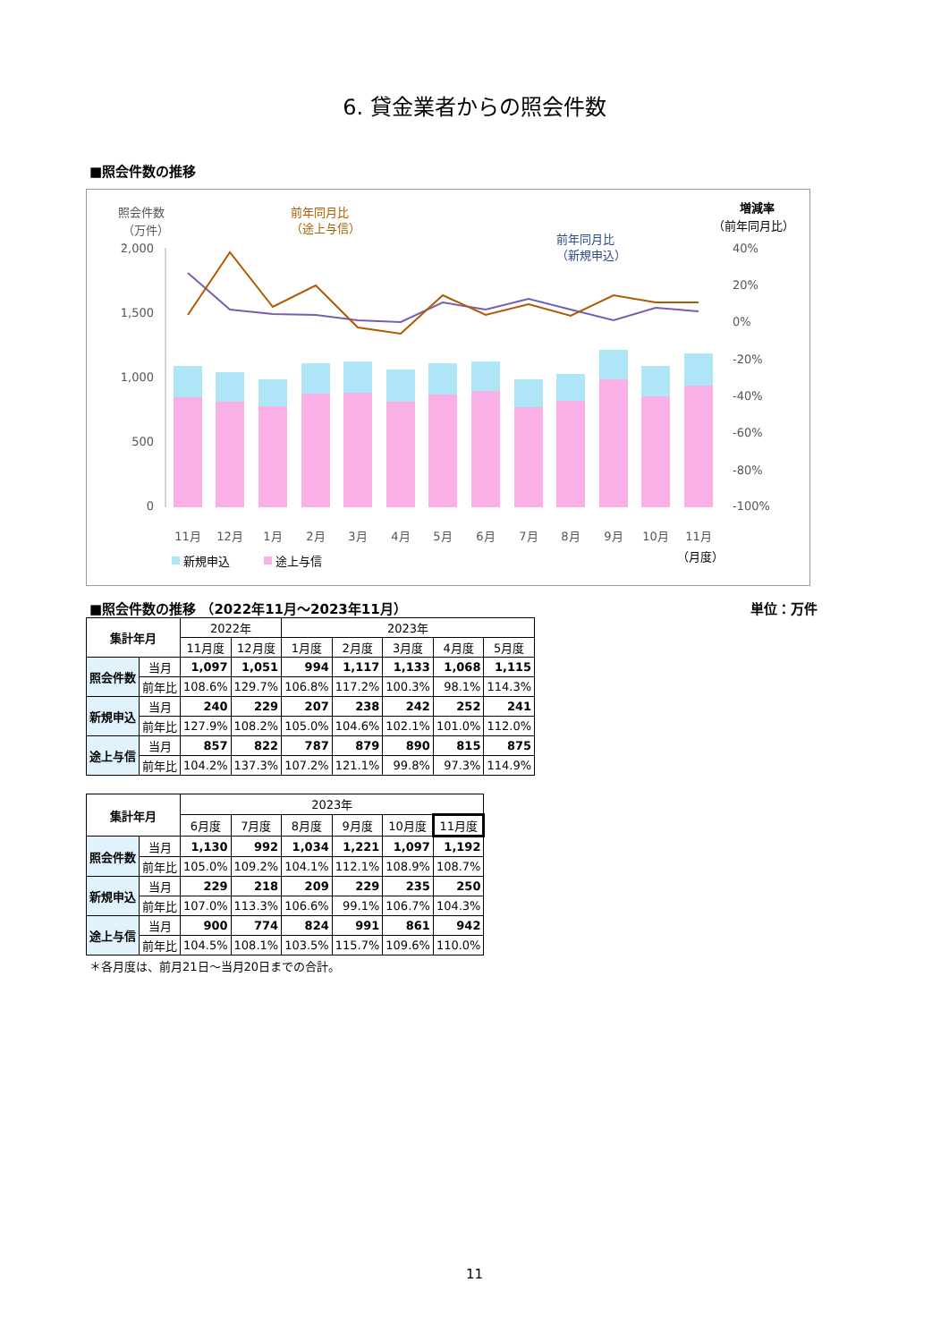6. 貸金業者からの照会件数
■照会件数の推移
照会件数
（万件）
増減率
（前年同月比）
前年同月比
（途上与信）
前年同月比
（新規申込）
2,000
1,500
1,000
500
0
40%
20%
0%
-20%
-40%
-60%
-80%
-100%
11月
12月
1月
2月
3月
4月
5月
6月
7月
8月
9月
10月
11月
新規申込
途上与信
（月度）
■照会件数の推移 （2022年11月～2023年11月） 単位：万件
| 集計年月 | | 2022年 | | 2023年 | | | | |
| --- | --- | --- | --- | --- | --- | --- | --- | --- |
| | | 11月度 | 12月度 | 1月度 | 2月度 | 3月度 | 4月度 | 5月度 |
| 照会件数 | 当月 | 1,097 | 1,051 | 994 | 1,117 | 1,133 | 1,068 | 1,115 |
| | 前年比 | 108.6% | 129.7% | 106.8% | 117.2% | 100.3% | 98.1% | 114.3% |
| 新規申込 | 当月 | 240 | 229 | 207 | 238 | 242 | 252 | 241 |
| | 前年比 | 127.9% | 108.2% | 105.0% | 104.6% | 102.1% | 101.0% | 112.0% |
| 途上与信 | 当月 | 857 | 822 | 787 | 879 | 890 | 815 | 875 |
| | 前年比 | 104.2% | 137.3% | 107.2% | 121.1% | 99.8% | 97.3% | 114.9% |
| 集計年月 | | 2023年 | | | | | |
| --- | --- | --- | --- | --- | --- | --- | --- |
| | | 6月度 | 7月度 | 8月度 | 9月度 | 10月度 | 11月度 |
| 照会件数 | 当月 | 1,130 | 992 | 1,034 | 1,221 | 1,097 | 1,192 |
| | 前年比 | 105.0% | 109.2% | 104.1% | 112.1% | 108.9% | 108.7% |
| 新規申込 | 当月 | 229 | 218 | 209 | 229 | 235 | 250 |
| | 前年比 | 107.0% | 113.3% | 106.6% | 99.1% | 106.7% | 104.3% |
| 途上与信 | 当月 | 900 | 774 | 824 | 991 | 861 | 942 |
| | 前年比 | 104.5% | 108.1% | 103.5% | 115.7% | 109.6% | 110.0% |
＊各月度は、前月21日～当月20日までの合計。
11